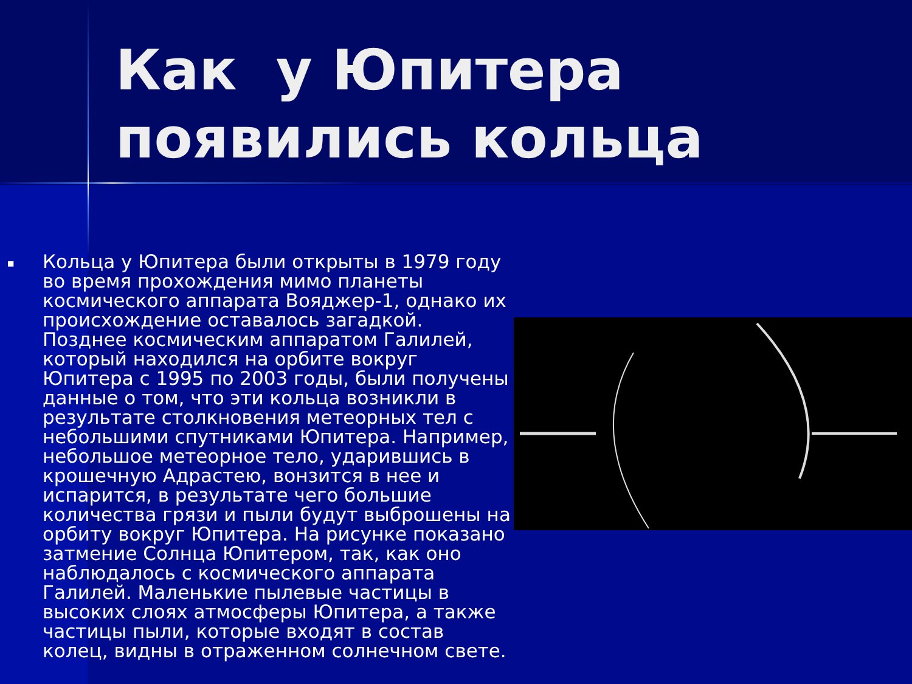Как у Юпитера появились кольца
■
Кольца у Юпитера были открыты в 1979 году во время прохождения мимо планеты космического аппарата Вояджер-1, однако их происхождение оставалось загадкой. Позднее космическим аппаратом Галилей, который находился на орбите вокруг Юпитера с 1995 по 2003 годы, были получены данные о том, что эти кольца возникли в результате столкновения метеорных тел с небольшими спутниками Юпитера. Например, небольшое метеорное тело, ударившись в крошечную Адрастею, вонзится в нее и испарится, в результате чего большие количества грязи и пыли будут выброшены на орбиту вокруг Юпитера. На рисунке показано затмение Солнца Юпитером, так, как оно наблюдалось с космического аппарата Галилей. Маленькие пылевые частицы в высоких слоях атмосферы Юпитера, а также частицы пыли, которые входят в состав колец, видны в отраженном солнечном свете.